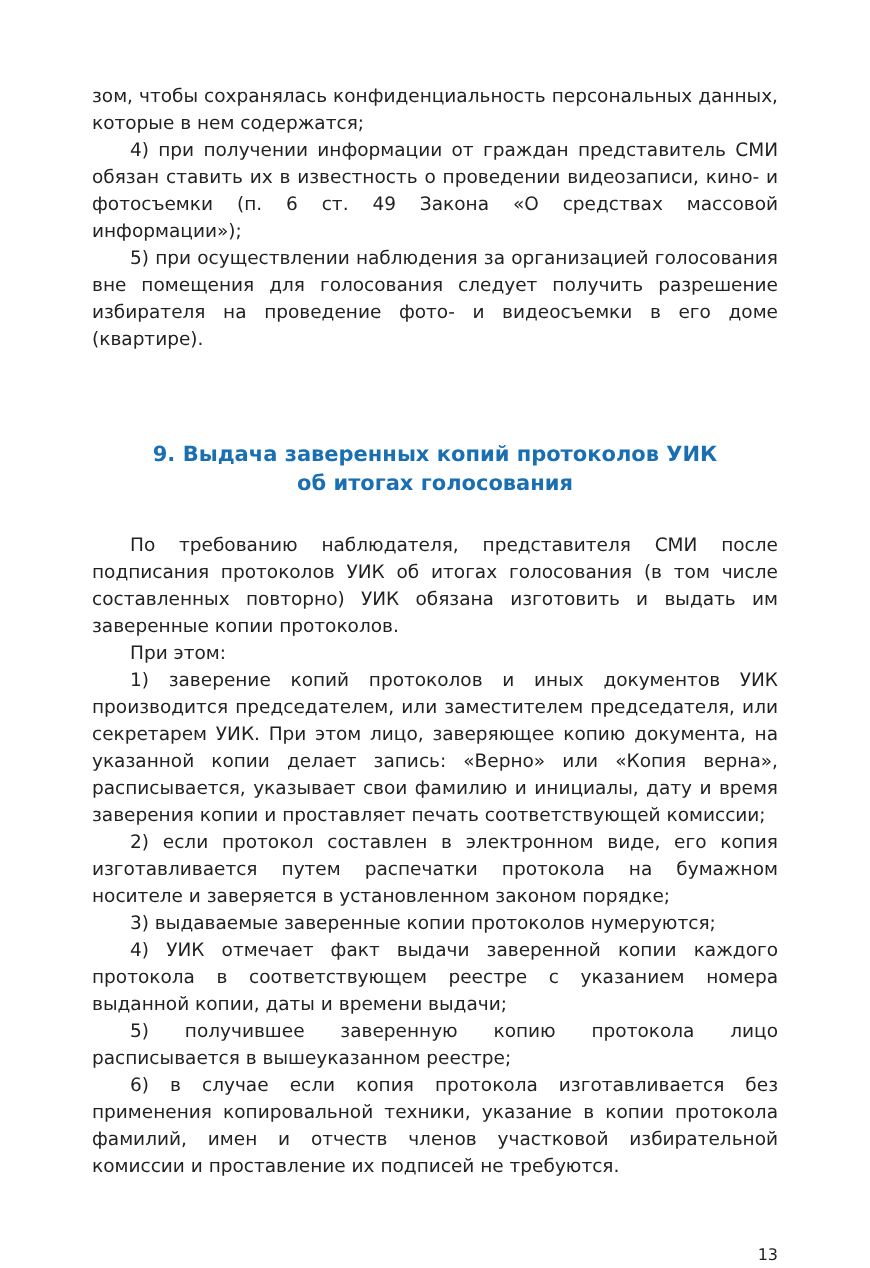зом, чтобы сохранялась конфиденциальность персональных данных, которые в нем содержатся;
4) при получении информации от граждан представитель СМИ обязан ставить их в известность о проведении видеозаписи, кино- и фотосъемки (п. 6 ст. 49 Закона «О средствах массовой информации»);
5) при осуществлении наблюдения за организацией голосования вне помещения для голосования следует получить разрешение избирателя на проведение фото- и видеосъемки в его доме (квартире).
9. Выдача заверенных копий протоколов УИК
об итогах голосования
По требованию наблюдателя, представителя СМИ после подписания протоколов УИК об итогах голосования (в том числе составленных повторно) УИК обязана изготовить и выдать им заверенные копии протоколов.
При этом:
1) заверение копий протоколов и иных документов УИК производится председателем, или заместителем председателя, или секретарем УИК. При этом лицо, заверяющее копию документа, на указанной копии делает запись: «Верно» или «Копия верна», расписывается, указывает свои фамилию и инициалы, дату и время заверения копии и проставляет печать соответствующей комиссии;
2) если протокол составлен в электронном виде, его копия изготавливается путем распечатки протокола на бумажном носителе и заверяется в установленном законом порядке;
3) выдаваемые заверенные копии протоколов нумеруются;
4) УИК отмечает факт выдачи заверенной копии каждого протокола в соответствующем реестре с указанием номера выданной копии, даты и времени выдачи;
5) получившее заверенную копию протокола лицо расписывается в вышеуказанном реестре;
6) в случае если копия протокола изготавливается без применения копировальной техники, указание в копии протокола фамилий, имен и отчеств членов участковой избирательной комиссии и проставление их подписей не требуются.
13